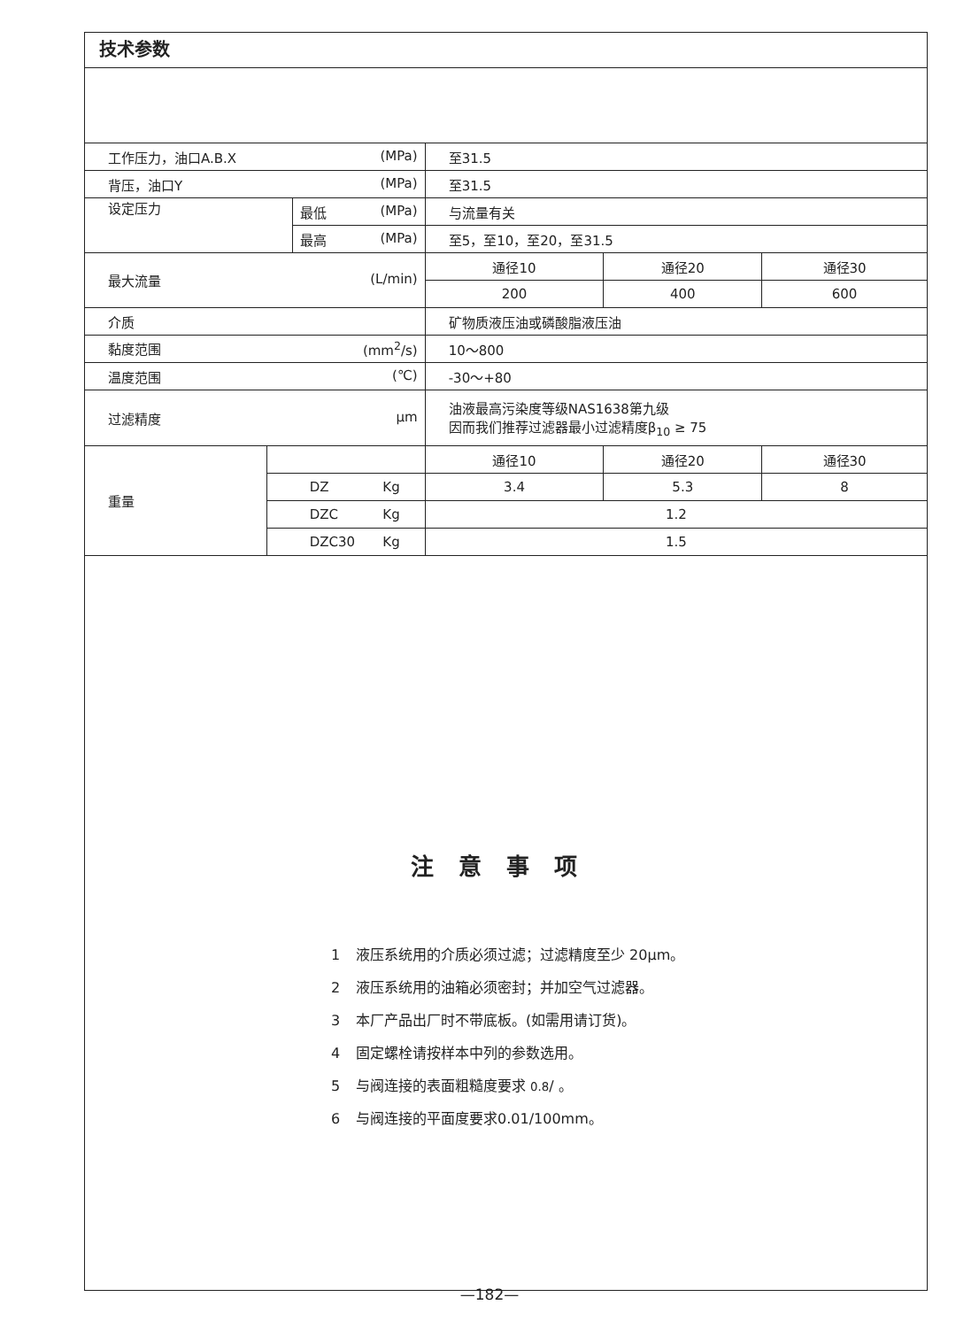技术参数
| 工作压力，油口A.B.X (MPa) | | | 至31.5 | | |
| 背压，油口Y (MPa) | | | 至31.5 | | |
| 设定压力 | | 最低 (MPa) | 与流量有关 | | |
| | | 最高 (MPa) | 至5，至10，至20，至31.5 | | |
| 最大流量 (L/min) | | | 通径10 | 通径20 | 通径30 |
| | | | 200 | 400 | 600 |
| 介质 | | | 矿物质液压油或磷酸脂液压油 | | |
| 黏度范围 (mm<sup>2</sup>/s) | | | 10～800 | | |
| 温度范围 (℃) | | | -30～+80 | | |
| 过滤精度 μm | | | 油液最高污染度等级NAS1638第九级 因而我们推荐过滤器最小过滤精度β<sub>10</sub> ≥ 75 | | |
| 重量 | | | 通径10 | 通径20 | 通径30 |
| | DZ Kg | | 3.4 | 5.3 | 8 |
| | DZC Kg | | 1.2 | | |
| | DZC30 Kg | | 1.5 | | |
注意事项
1 液压系统用的介质必须过滤；过滤精度至少 20μm。
2 液压系统用的油箱必须密封；并加空气过滤器。
3 本厂产品出厂时不带底板。(如需用请订货)。
4 固定螺栓请按样本中列的参数选用。
5 与阀连接的表面粗糙度要求 0.8∕ 。
6 与阀连接的平面度要求0.01/100mm。
—182—